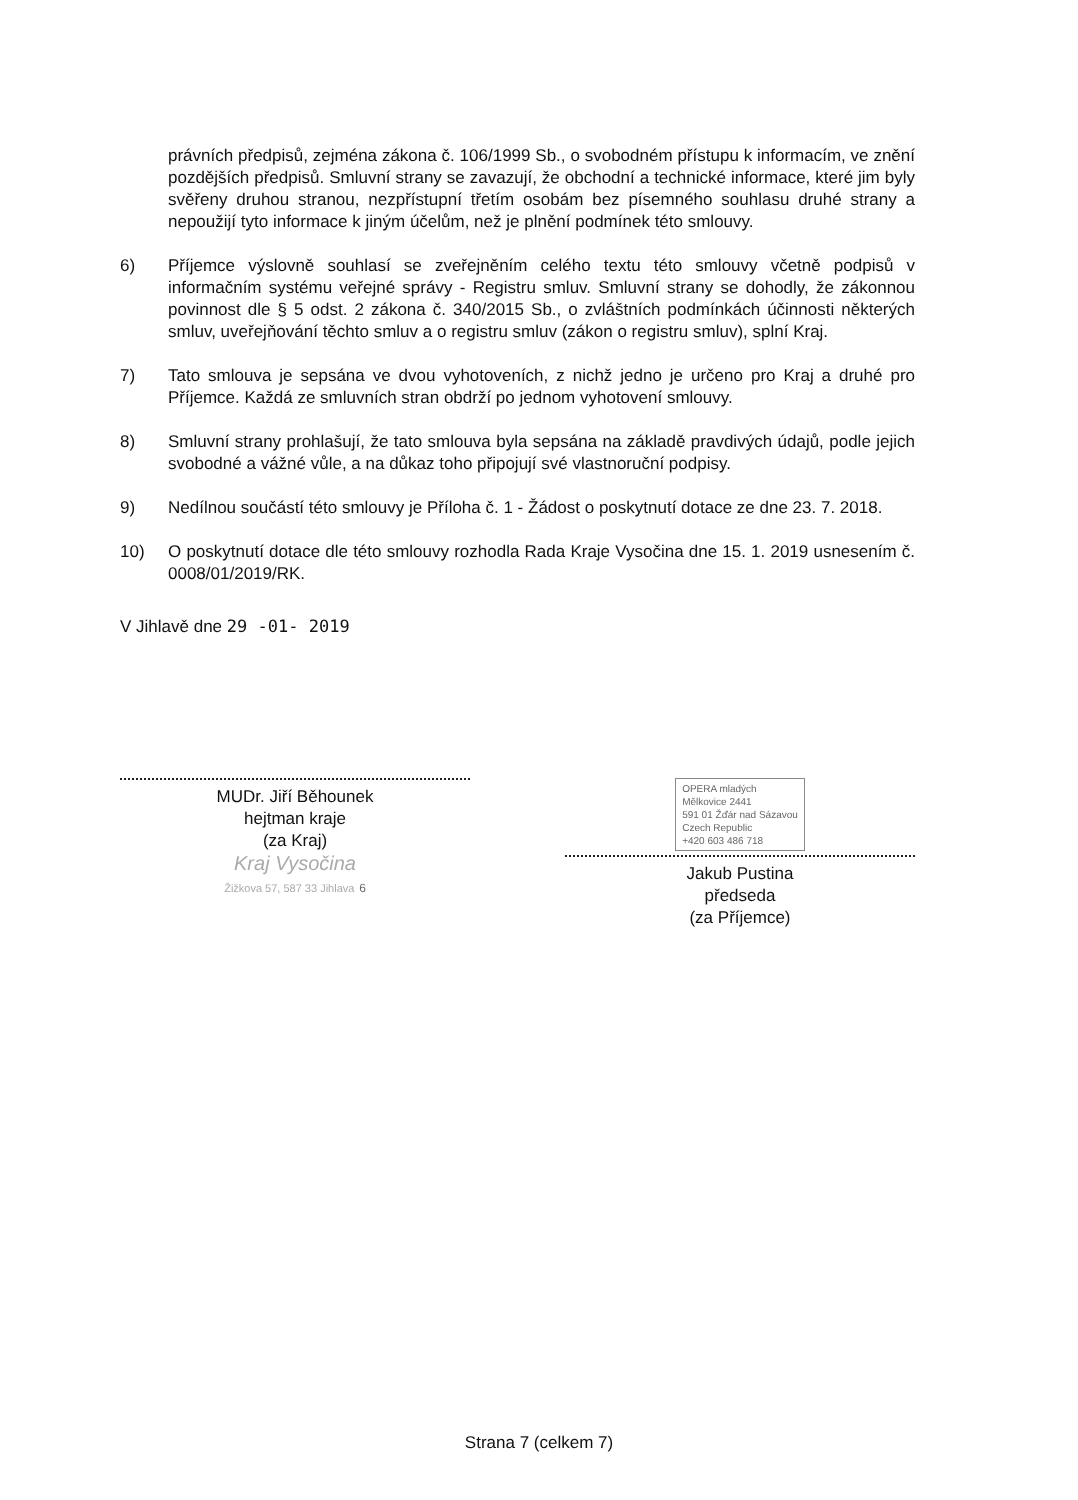právních předpisů, zejména zákona č. 106/1999 Sb., o svobodném přístupu k informacím, ve znění pozdějších předpisů. Smluvní strany se zavazují, že obchodní a technické informace, které jim byly svěřeny druhou stranou, nezpřístupní třetím osobám bez písemného souhlasu druhé strany a nepoužijí tyto informace k jiným účelům, než je plnění podmínek této smlouvy.
6) Příjemce výslovně souhlasí se zveřejněním celého textu této smlouvy včetně podpisů v informačním systému veřejné správy - Registru smluv. Smluvní strany se dohodly, že zákonnou povinnost dle § 5 odst. 2 zákona č. 340/2015 Sb., o zvláštních podmínkách účinnosti některých smluv, uveřejňování těchto smluv a o registru smluv (zákon o registru smluv), splní Kraj.
7) Tato smlouva je sepsána ve dvou vyhotoveních, z nichž jedno je určeno pro Kraj a druhé pro Příjemce. Každá ze smluvních stran obdrží po jednom vyhotovení smlouvy.
8) Smluvní strany prohlašují, že tato smlouva byla sepsána na základě pravdivých údajů, podle jejich svobodné a vážné vůle, a na důkaz toho připojují své vlastnoruční podpisy.
9) Nedílnou součástí této smlouvy je Příloha č. 1 - Žádost o poskytnutí dotace ze dne 23. 7. 2018.
10) O poskytnutí dotace dle této smlouvy rozhodla Rada Kraje Vysočina dne 15. 1. 2019 usnesením č. 0008/01/2019/RK.
V Jihlavě dne 29 -01- 2019
MUDr. Jiří Běhounek
hejtman kraje
(za Kraj)
Kraj Vysočina
Žižkova 57, 587 33 Jihlava 6
OPERA mladých
Mělkovice 2441
591 01 Žďár nad Sázavou
Czech Republic
+420 603 486 718
Jakub Pustina
předseda
(za Příjemce)
Strana 7 (celkem 7)